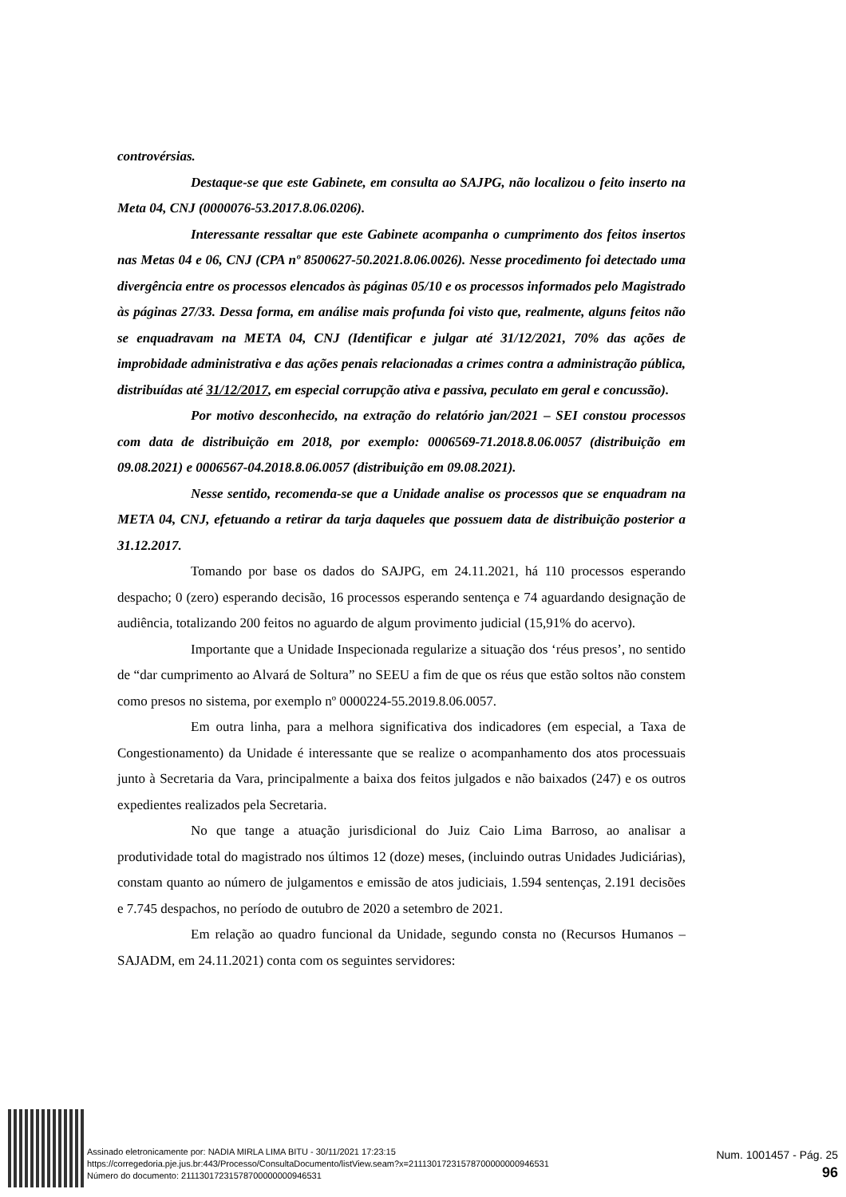controvérsias.
Destaque-se que este Gabinete, em consulta ao SAJPG, não localizou o feito inserto na Meta 04, CNJ (0000076-53.2017.8.06.0206).
Interessante ressaltar que este Gabinete acompanha o cumprimento dos feitos insertos nas Metas 04 e 06, CNJ (CPA nº 8500627-50.2021.8.06.0026). Nesse procedimento foi detectado uma divergência entre os processos elencados às páginas 05/10 e os processos informados pelo Magistrado às páginas 27/33. Dessa forma, em análise mais profunda foi visto que, realmente, alguns feitos não se enquadravam na META 04, CNJ (Identificar e julgar até 31/12/2021, 70% das ações de improbidade administrativa e das ações penais relacionadas a crimes contra a administração pública, distribuídas até 31/12/2017, em especial corrupção ativa e passiva, peculato em geral e concussão).
Por motivo desconhecido, na extração do relatório jan/2021 – SEI constou processos com data de distribuição em 2018, por exemplo: 0006569-71.2018.8.06.0057 (distribuição em 09.08.2021) e 0006567-04.2018.8.06.0057 (distribuição em 09.08.2021).
Nesse sentido, recomenda-se que a Unidade analise os processos que se enquadram na META 04, CNJ, efetuando a retirar da tarja daqueles que possuem data de distribuição posterior a 31.12.2017.
Tomando por base os dados do SAJPG, em 24.11.2021, há 110 processos esperando despacho; 0 (zero) esperando decisão, 16 processos esperando sentença e 74 aguardando designação de audiência, totalizando 200 feitos no aguardo de algum provimento judicial (15,91% do acervo).
Importante que a Unidade Inspecionada regularize a situação dos ‘réus presos’, no sentido de “dar cumprimento ao Alvará de Soltura” no SEEU a fim de que os réus que estão soltos não constem como presos no sistema, por exemplo nº 0000224-55.2019.8.06.0057.
Em outra linha, para a melhora significativa dos indicadores (em especial, a Taxa de Congestionamento) da Unidade é interessante que se realize o acompanhamento dos atos processuais junto à Secretaria da Vara, principalmente a baixa dos feitos julgados e não baixados (247) e os outros expedientes realizados pela Secretaria.
No que tange a atuação jurisdicional do Juiz Caio Lima Barroso, ao analisar a produtividade total do magistrado nos últimos 12 (doze) meses, (incluindo outras Unidades Judiciárias), constam quanto ao número de julgamentos e emissão de atos judiciais, 1.594 sentenças, 2.191 decisões e 7.745 despachos, no período de outubro de 2020 a setembro de 2021.
Em relação ao quadro funcional da Unidade, segundo consta no (Recursos Humanos – SAJADM, em 24.11.2021) conta com os seguintes servidores:
Assinado eletronicamente por: NADIA MIRLA LIMA BITU - 30/11/2021 17:23:15
https://corregedoria.pje.jus.br:443/Processo/ConsultaDocumento/listView.seam?x=21113017231578700000000946531
Número do documento: 21113017231578700000000946531
Num. 1001457 - Pág. 25
96